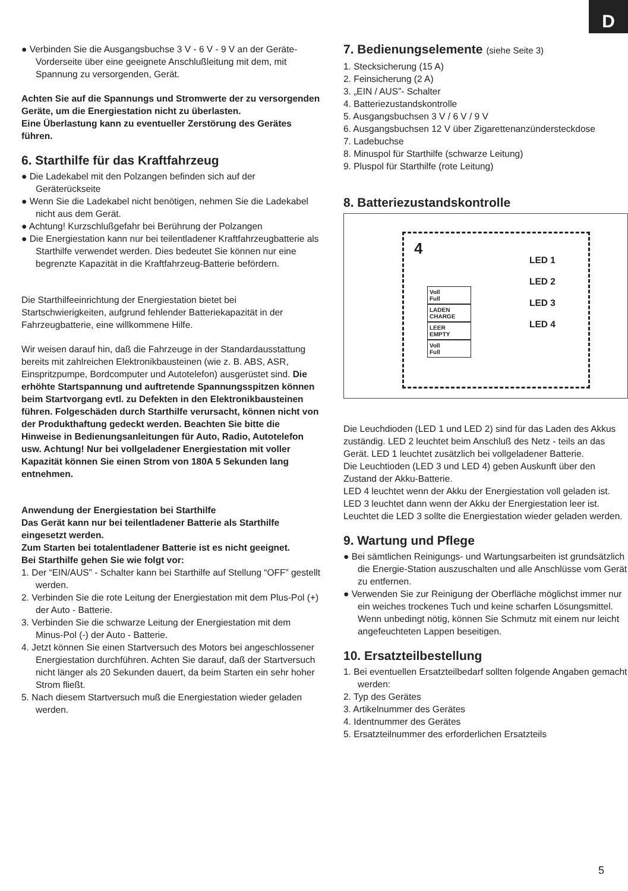D
● Verbinden Sie die Ausgangsbuchse 3 V - 6 V - 9 V an der Geräte-Vorderseite über eine geeignete Anschlußleitung mit dem, mit Spannung zu versorgenden, Gerät.
Achten Sie auf die Spannungs und Stromwerte der zu versorgenden Geräte, um die Energiestation nicht zu überlasten.
Eine Überlastung kann zu eventueller Zerstörung des Gerätes führen.
6. Starthilfe für das Kraftfahrzeug
● Die Ladekabel mit den Polzangen befinden sich auf der Geräterückseite
● Wenn Sie die Ladekabel nicht benötigen, nehmen Sie die Ladekabel nicht aus dem Gerät.
● Achtung! Kurzschlußgefahr bei Berührung der Polzangen
● Die Energiestation kann nur bei teilentladener Kraftfahrzeugbatterie als Starthilfe verwendet werden. Dies bedeutet Sie können nur eine begrenzte Kapazität in die Kraftfahrzeug-Batterie befördern.
Die Starthilfeeinrichtung der Energiestation bietet bei Startschwierigkeiten, aufgrund fehlender Batteriekapazität in der Fahrzeugbatterie, eine willkommene Hilfe.
Wir weisen darauf hin, daß die Fahrzeuge in der Standardausstattung bereits mit zahlreichen Elektronikbausteinen (wie z. B. ABS, ASR, Einspritzpumpe, Bordcomputer und Autotelefon) ausgerüstet sind. Die erhöhte Startspannung und auftretende Spannungsspitzen können beim Startvorgang evtl. zu Defekten in den Elektronikbausteinen führen. Folgeschäden durch Starthilfe verursacht, können nicht von der Produkthaftung gedeckt werden. Beachten Sie bitte die Hinweise in Bedienungsanleitungen für Auto, Radio, Autotelefon usw. Achtung! Nur bei vollgeladener Energiestation mit voller Kapazität können Sie einen Strom von 180A 5 Sekunden lang entnehmen.
Anwendung der Energiestation bei Starthilfe
Das Gerät kann nur bei teilentladener Batterie als Starthilfe eingesetzt werden.
Zum Starten bei totalentladener Batterie ist es nicht geeignet.
Bei Starthilfe gehen Sie wie folgt vor:
1. Der “EIN/AUS” - Schalter kann bei Starthilfe auf Stellung “OFF” gestellt werden.
2. Verbinden Sie die rote Leitung der Energiestation mit dem Plus-Pol (+) der Auto - Batterie.
3. Verbinden Sie die schwarze Leitung der Energiestation mit dem Minus-Pol (-) der Auto - Batterie.
4. Jetzt können Sie einen Startversuch des Motors bei angeschlossener Energiestation durchführen. Achten Sie darauf, daß der Startversuch nicht länger als 20 Sekunden dauert, da beim Starten ein sehr hoher Strom fließt.
5. Nach diesem Startversuch muß die Energiestation wieder geladen werden.
7. Bedienungselemente (siehe Seite 3)
1. Stecksicherung (15 A)
2. Feinsicherung (2 A)
3. „EIN / AUS”- Schalter
4. Batteriezustandskontrolle
5. Ausgangsbuchsen 3 V / 6 V / 9 V
6. Ausgangsbuchsen 12 V über Zigarettenanzündersteckdose
7. Ladebuchse
8. Minuspol für Starthilfe (schwarze Leitung)
9. Pluspol für Starthilfe (rote Leitung)
8. Batteriezustandskontrolle
4
Voll
Full
LADEN
CHARGE
LEER
EMPTY
Voll
Full
LED 1
LED 2
LED 3
LED 4
Die Leuchdioden (LED 1 und LED 2) sind für das Laden des Akkus zuständig. LED 2 leuchtet beim Anschluß des Netz - teils an das Gerät. LED 1 leuchtet zusätzlich bei vollgeladener Batterie.
Die Leuchtioden (LED 3 und LED 4) geben Auskunft über den Zustand der Akku-Batterie.
LED 4 leuchtet wenn der Akku der Energiestation voll geladen ist. LED 3 leuchtet dann wenn der Akku der Energiestation leer ist. Leuchtet die LED 3 sollte die Energiestation wieder geladen werden.
9. Wartung und Pflege
● Bei sämtlichen Reinigungs- und Wartungsarbeiten ist grundsätzlich die Energie-Station auszuschalten und alle Anschlüsse vom Gerät zu entfernen.
● Verwenden Sie zur Reinigung der Oberfläche möglichst immer nur ein weiches trockenes Tuch und keine scharfen Lösungsmittel. Wenn unbedingt nötig, können Sie Schmutz mit einem nur leicht angefeuchteten Lappen beseitigen.
10. Ersatzteilbestellung
1. Bei eventuellen Ersatzteilbedarf sollten folgende Angaben gemacht werden:
2. Typ des Gerätes
3. Artikelnummer des Gerätes
4. Identnummer des Gerätes
5. Ersatzteilnummer des erforderlichen Ersatzteils
5